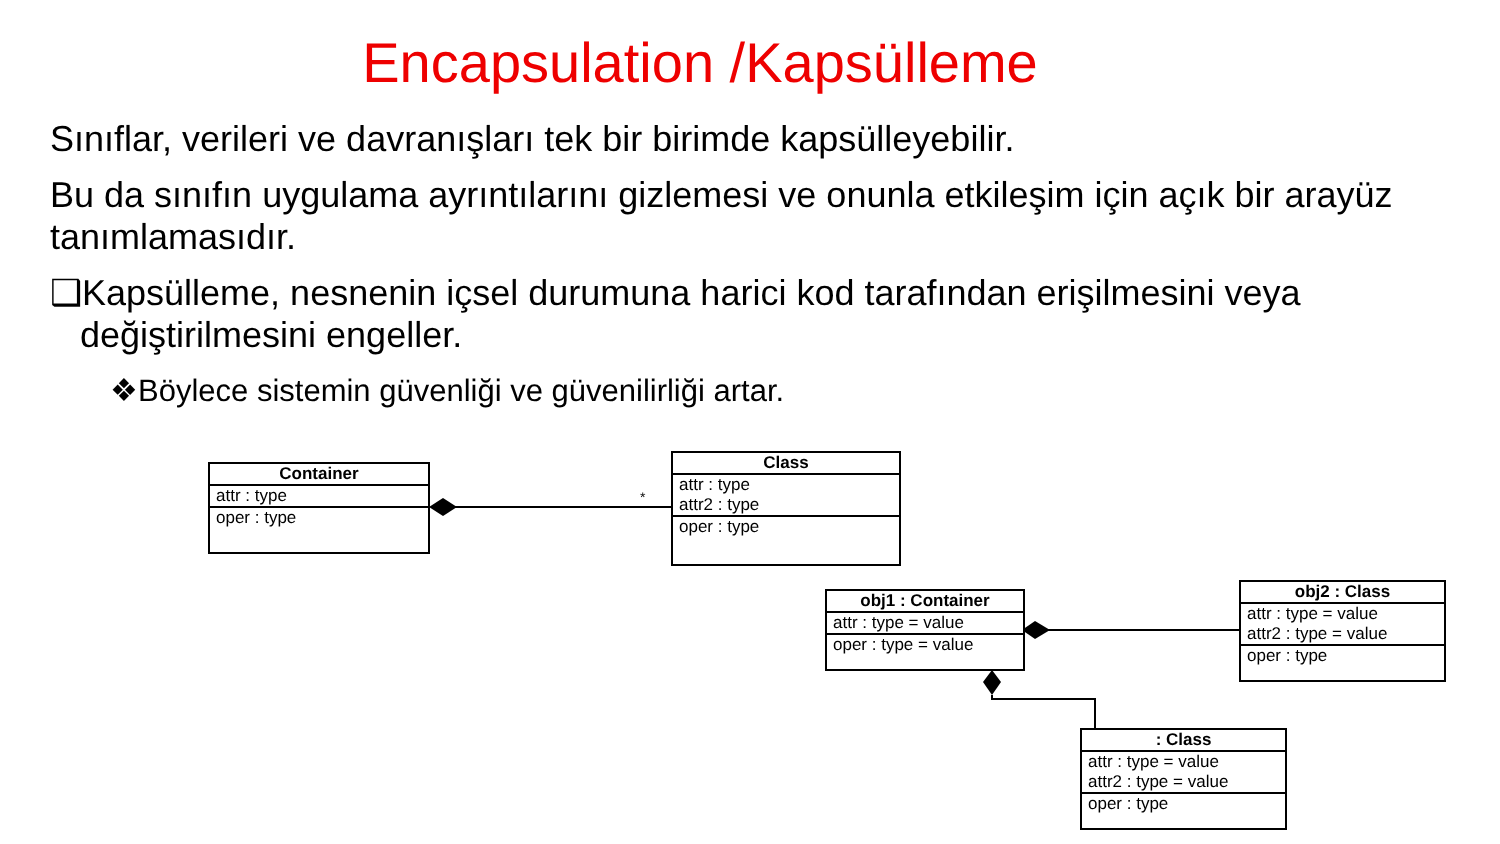*
Encapsulation /Kapsülleme
Sınıflar, verileri ve davranışları tek bir birimde kapsülleyebilir.
Bu da sınıfın uygulama ayrıntılarını gizlemesi ve onunla etkileşim için açık bir arayüz tanımlamasıdır.
❑Kapsülleme, nesnenin içsel durumuna harici kod tarafından erişilmesini veya değiştirilmesini engeller.
❖Böylece sistemin güvenliği ve güvenilirliği artar.
Container
attr : type
oper : type
Class
attr : type
attr2 : type
oper : type
obj1 : Container
attr : type = value
oper : type = value
obj2 : Class
attr : type = value
attr2 : type = value
oper : type
: Class
attr : type = value
attr2 : type = value
oper : type